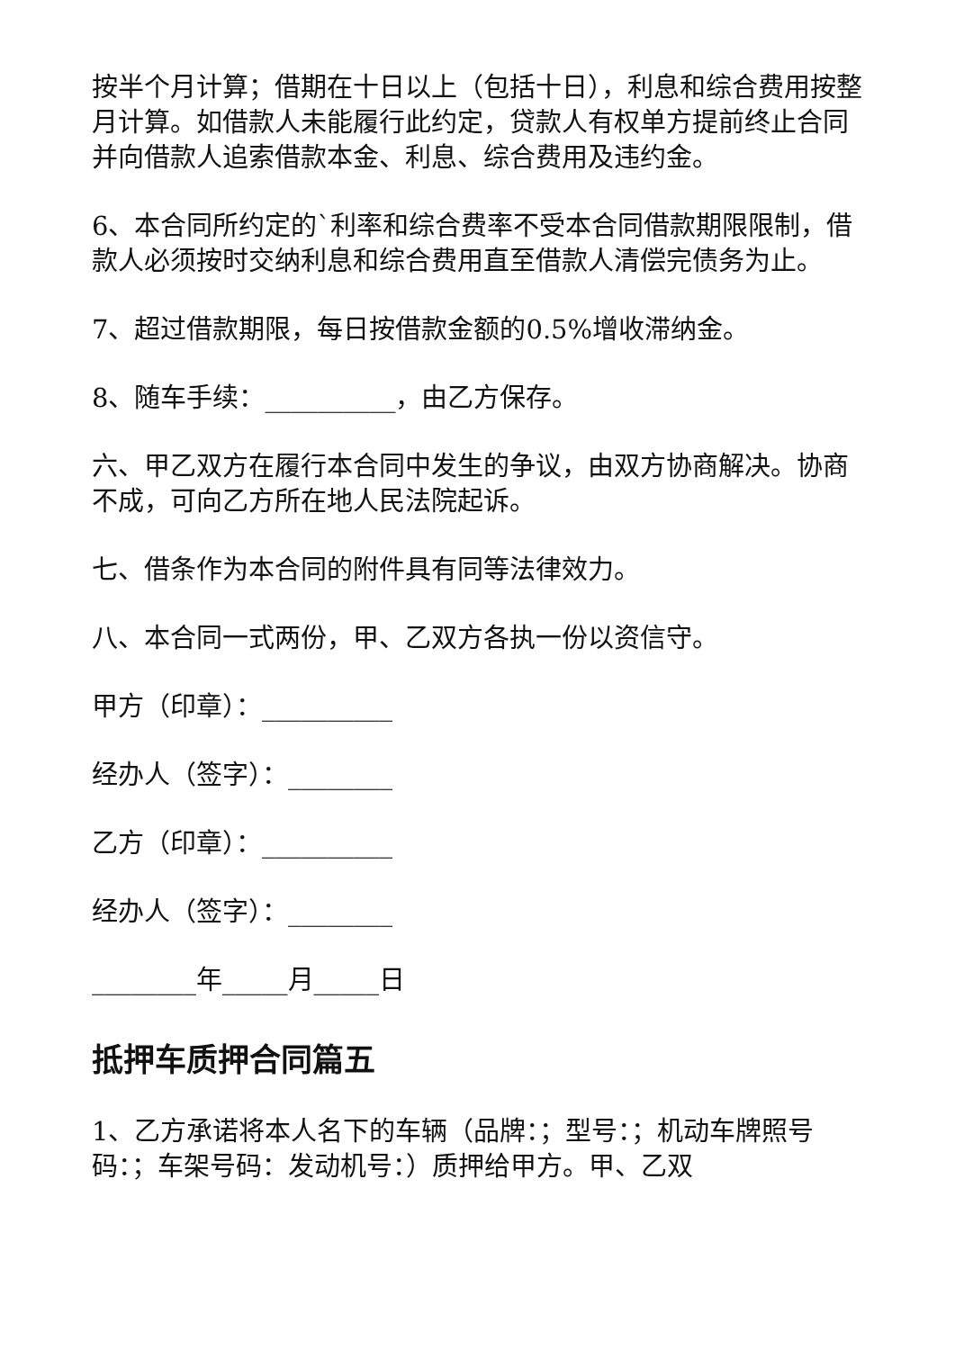按半个月计算；借期在十日以上（包括十日），利息和综合费用按整月计算。如借款人未能履行此约定，贷款人有权单方提前终止合同并向借款人追索借款本金、利息、综合费用及违约金。
6、本合同所约定的`利率和综合费率不受本合同借款期限限制，借款人必须按时交纳利息和综合费用直至借款人清偿完债务为止。
7、超过借款期限，每日按借款金额的0.5%增收滞纳金。
8、随车手续：__________，由乙方保存。
六、甲乙双方在履行本合同中发生的争议，由双方协商解决。协商不成，可向乙方所在地人民法院起诉。
七、借条作为本合同的附件具有同等法律效力。
八、本合同一式两份，甲、乙双方各执一份以资信守。
甲方（印章）：__________
经办人（签字）：________
乙方（印章）：__________
经办人（签字）：________
________年_____月_____日
抵押车质押合同篇五
1、乙方承诺将本人名下的车辆（品牌：；型号：；机动车牌照号码：；车架号码：发动机号：）质押给甲方。甲、乙双